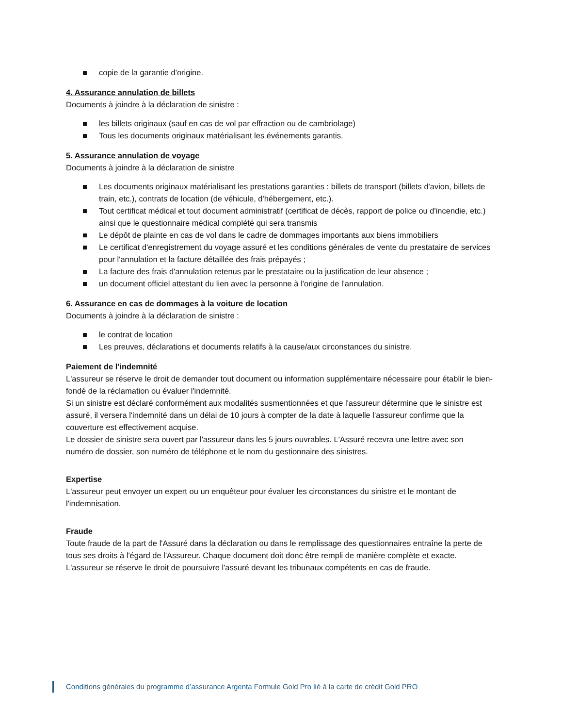■ copie de la garantie d'origine.
4. Assurance annulation de billets
Documents à joindre à la déclaration de sinistre :
■ les billets originaux (sauf en cas de vol par effraction ou de cambriolage)
■ Tous les documents originaux matérialisant les événements garantis.
5. Assurance annulation de voyage
Documents à joindre à la déclaration de sinistre
■ Les documents originaux matérialisant les prestations garanties : billets de transport (billets d'avion, billets de train, etc.), contrats de location (de véhicule, d'hébergement, etc.).
■ Tout certificat médical et tout document administratif (certificat de décès, rapport de police ou d'incendie, etc.) ainsi que le questionnaire médical complété qui sera transmis
■ Le dépôt de plainte en cas de vol dans le cadre de dommages importants aux biens immobiliers
■ Le certificat d'enregistrement du voyage assuré et les conditions générales de vente du prestataire de services pour l'annulation et la facture détaillée des frais prépayés ;
■ La facture des frais d'annulation retenus par le prestataire ou la justification de leur absence ;
■ un document officiel attestant du lien avec la personne à l'origine de l'annulation.
6. Assurance en cas de dommages à la voiture de location
Documents à joindre à la déclaration de sinistre :
■ le contrat de location
■ Les preuves, déclarations et documents relatifs à la cause/aux circonstances du sinistre.
Paiement de l'indemnité
L'assureur se réserve le droit de demander tout document ou information supplémentaire nécessaire pour établir le bien-fondé de la réclamation ou évaluer l'indemnité.
Si un sinistre est déclaré conformément aux modalités susmentionnées et que l'assureur détermine que le sinistre est assuré, il versera l'indemnité dans un délai de 10 jours à compter de la date à laquelle l'assureur confirme que la couverture est effectivement acquise.
Le dossier de sinistre sera ouvert par l'assureur dans les 5 jours ouvrables. L'Assuré recevra une lettre avec son numéro de dossier, son numéro de téléphone et le nom du gestionnaire des sinistres.
Expertise
L'assureur peut envoyer un expert ou un enquêteur pour évaluer les circonstances du sinistre et le montant de l'indemnisation.
Fraude
Toute fraude de la part de l'Assuré dans la déclaration ou dans le remplissage des questionnaires entraîne la perte de tous ses droits à l'égard de l'Assureur. Chaque document doit donc être rempli de manière complète et exacte. L'assureur se réserve le droit de poursuivre l'assuré devant les tribunaux compétents en cas de fraude.
Conditions générales du programme d’assurance Argenta Formule Gold Pro lié à la carte de crédit Gold PRO